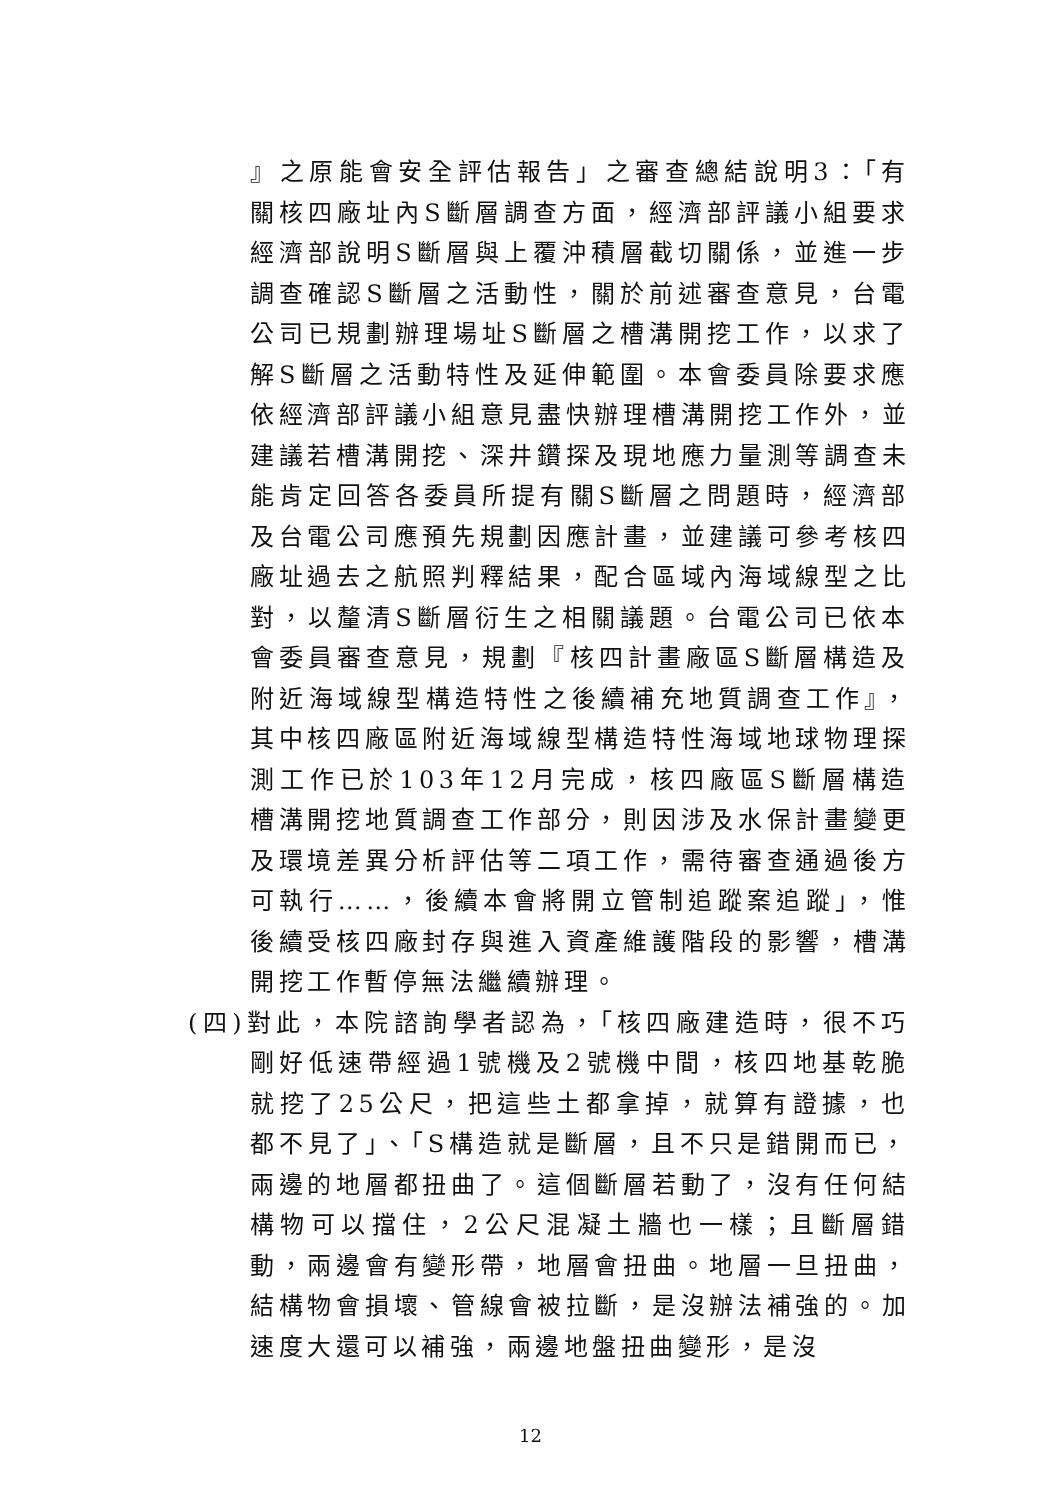』之原能會安全評估報告」之審查總結說明3：「有關核四廠址內S斷層調查方面，經濟部評議小組要求經濟部說明S斷層與上覆沖積層截切關係，並進一步調查確認S斷層之活動性，關於前述審查意見，台電公司已規劃辦理場址S斷層之槽溝開挖工作，以求了解S斷層之活動特性及延伸範圍。本會委員除要求應依經濟部評議小組意見盡快辦理槽溝開挖工作外，並建議若槽溝開挖、深井鑽探及現地應力量測等調查未能肯定回答各委員所提有關S斷層之問題時，經濟部及台電公司應預先規劃因應計畫，並建議可參考核四廠址過去之航照判釋結果，配合區域內海域線型之比對，以釐清S斷層衍生之相關議題。台電公司已依本會委員審查意見，規劃『核四計畫廠區S斷層構造及附近海域線型構造特性之後續補充地質調查工作』，其中核四廠區附近海域線型構造特性海域地球物理探測工作已於103年12月完成，核四廠區S斷層構造槽溝開挖地質調查工作部分，則因涉及水保計畫變更及環境差異分析評估等二項工作，需待審查通過後方可執行……，後續本會將開立管制追蹤案追蹤」，惟後續受核四廠封存與進入資產維護階段的影響，槽溝開挖工作暫停無法繼續辦理。
(四)對此，本院諮詢學者認為，「核四廠建造時，很不巧剛好低速帶經過1號機及2號機中間，核四地基乾脆就挖了25公尺，把這些土都拿掉，就算有證據，也都不見了」、「S構造就是斷層，且不只是錯開而已，兩邊的地層都扭曲了。這個斷層若動了，沒有任何結構物可以擋住，2公尺混凝土牆也一樣；且斷層錯動，兩邊會有變形帶，地層會扭曲。地層一旦扭曲，結構物會損壞、管線會被拉斷，是沒辦法補強的。加速度大還可以補強，兩邊地盤扭曲變形，是沒
12